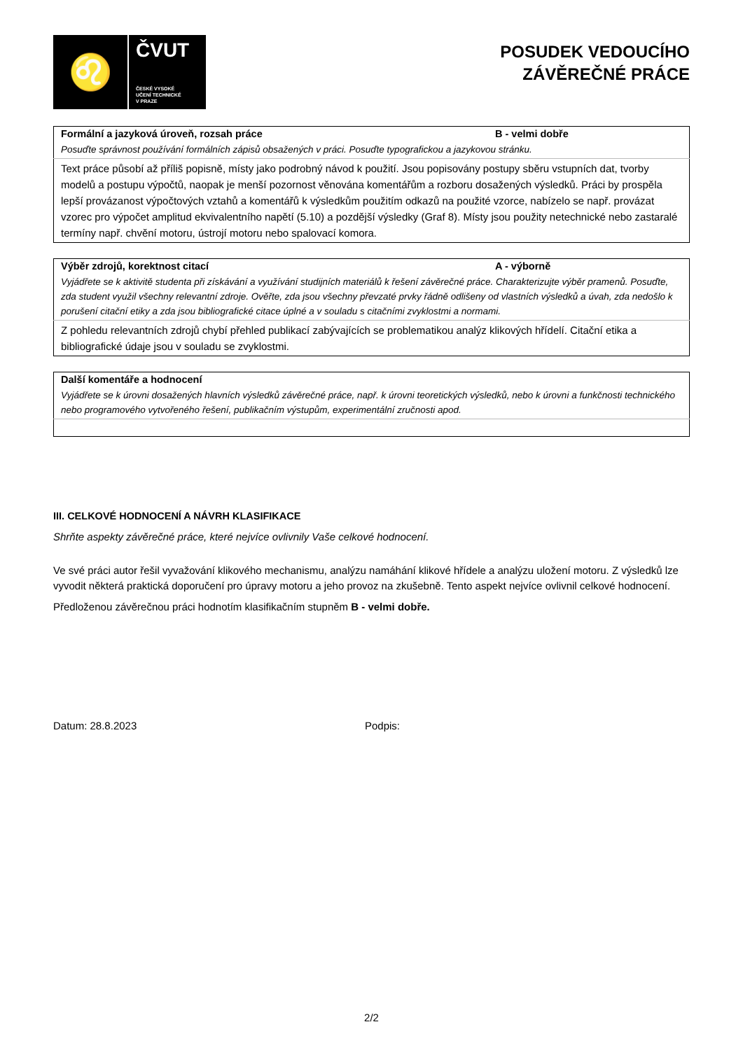♌
ČVUT
ČESKÉ VYSOKÉ
UČENÍ TECHNICKÉ
V PRAZE
POSUDEK VEDOUCÍHO
ZÁVĚREČNÉ PRÁCE
| Formální a jazyková úroveň, rozsah práce | B - velmi dobře |
| Posuďte správnost používání formálních zápisů obsažených v práci. Posuďte typografickou a jazykovou stránku. | |
| Text práce působí až příliš popisně, místy jako podrobný návod k použití. Jsou popisovány postupy sběru vstupních dat, tvorby modelů a postupu výpočtů, naopak je menší pozornost věnována komentářům a rozboru dosažených výsledků. Práci by prospěla lepší provázanost výpočtových vztahů a komentářů k výsledkům použitím odkazů na použité vzorce, nabízelo se např. provázat vzorec pro výpočet amplitud ekvivalentního napětí (5.10) a pozdější výsledky (Graf 8). Místy jsou použity netechnické nebo zastaralé termíny např. chvění motoru, ústrojí motoru nebo spalovací komora. | |
| Výběr zdrojů, korektnost citací | A - výborně |
| Vyjádřete se k aktivitě studenta při získávání a využívání studijních materiálů k řešení závěrečné práce. Charakterizujte výběr pramenů. Posuďte, zda student využil všechny relevantní zdroje. Ověřte, zda jsou všechny převzaté prvky řádně odlišeny od vlastních výsledků a úvah, zda nedošlo k porušení citační etiky a zda jsou bibliografické citace úplné a v souladu s citačními zvyklostmi a normami. | |
| Z pohledu relevantních zdrojů chybí přehled publikací zabývajících se problematikou analýz klikových hřídelí. Citační etika a bibliografické údaje jsou v souladu se zvyklostmi. | |
| Další komentáře a hodnocení |
| Vyjádřete se k úrovni dosažených hlavních výsledků závěrečné práce, např. k úrovni teoretických výsledků, nebo k úrovni a funkčnosti technického nebo programového vytvořeného řešení, publikačním výstupům, experimentální zručnosti apod. |
III. CELKOVÉ HODNOCENÍ A NÁVRH KLASIFIKACE
Shrňte aspekty závěrečné práce, které nejvíce ovlivnily Vaše celkové hodnocení.
Ve své práci autor řešil vyvažování klikového mechanismu, analýzu namáhání klikové hřídele a analýzu uložení motoru. Z výsledků lze vyvodit některá praktická doporučení pro úpravy motoru a jeho provoz na zkušebně. Tento aspekt nejvíce ovlivnil celkové hodnocení.
Předloženou závěrečnou práci hodnotím klasifikačním stupněm B - velmi dobře.
Datum: 28.8.2023 Podpis:
2/2